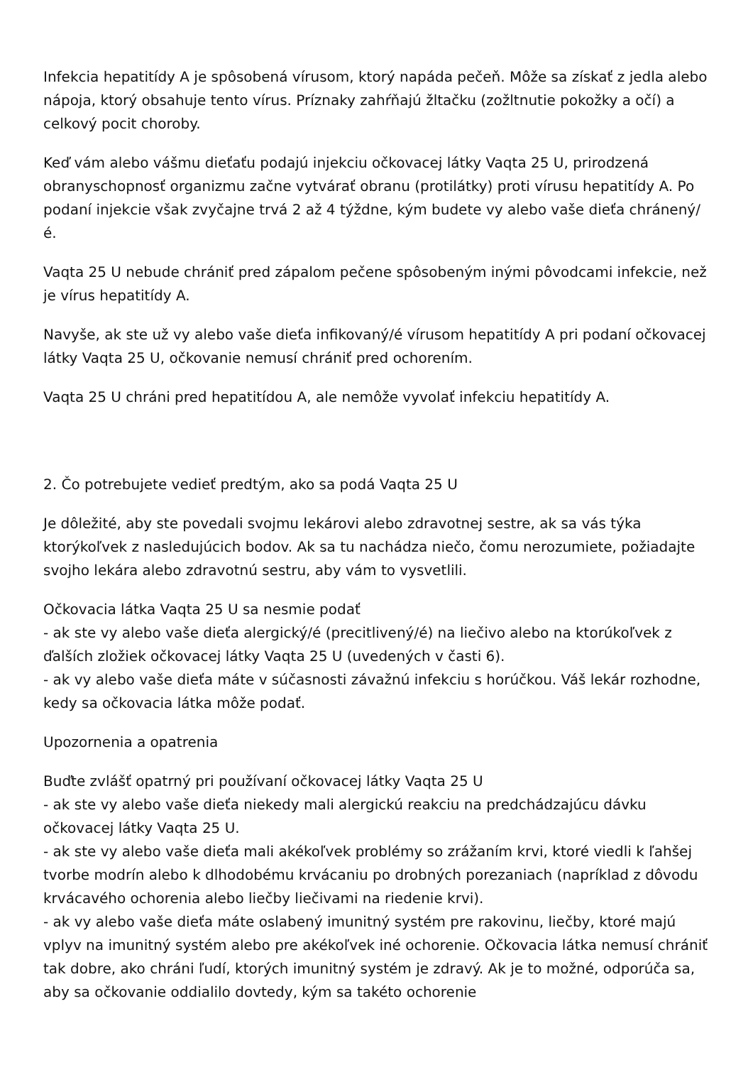Infekcia hepatitídy A je spôsobená vírusom, ktorý napáda pečeň. Môže sa získať z jedla alebo nápoja, ktorý obsahuje tento vírus. Príznaky zahŕňajú žltačku (zožltnutie pokožky a očí) a celkový pocit choroby.
Keď vám alebo vášmu dieťaťu podajú injekciu očkovacej látky Vaqta 25 U, prirodzená obranyschopnosť organizmu začne vytvárať obranu (protilátky) proti vírusu hepatitídy A. Po podaní injekcie však zvyčajne trvá 2 až 4 týždne, kým budete vy alebo vaše dieťa chránený/é.
Vaqta 25 U nebude chrániť pred zápalom pečene spôsobeným inými pôvodcami infekcie, než je vírus hepatitídy A.
Navyše, ak ste už vy alebo vaše dieťa infikovaný/é vírusom hepatitídy A pri podaní očkovacej látky Vaqta 25 U, očkovanie nemusí chrániť pred ochorením.
Vaqta 25 U chráni pred hepatitídou A, ale nemôže vyvolať infekciu hepatitídy A.
2. Čo potrebujete vedieť predtým, ako sa podá Vaqta 25 U
Je dôležité, aby ste povedali svojmu lekárovi alebo zdravotnej sestre, ak sa vás týka ktorýkoľvek z nasledujúcich bodov. Ak sa tu nachádza niečo, čomu nerozumiete, požiadajte svojho lekára alebo zdravotnú sestru, aby vám to vysvetlili.
Očkovacia látka Vaqta 25 U sa nesmie podať
- ak ste vy alebo vaše dieťa alergický/é (precitlivený/é) na liečivo alebo na ktorúkoľvek z ďalších zložiek očkovacej látky Vaqta 25 U (uvedených v časti 6).
- ak vy alebo vaše dieťa máte v súčasnosti závažnú infekciu s horúčkou. Váš lekár rozhodne, kedy sa očkovacia látka môže podať.
Upozornenia a opatrenia
Buďte zvlášť opatrný pri používaní očkovacej látky Vaqta 25 U
- ak ste vy alebo vaše dieťa niekedy mali alergickú reakciu na predchádzajúcu dávku očkovacej látky Vaqta 25 U.
- ak ste vy alebo vaše dieťa mali akékoľvek problémy so zrážaním krvi, ktoré viedli k ľahšej tvorbe modrín alebo k dlhodobému krvácaniu po drobných porezaniach (napríklad z dôvodu krvácavého ochorenia alebo liečby liečivami na riedenie krvi).
- ak vy alebo vaše dieťa máte oslabený imunitný systém pre rakovinu, liečby, ktoré majú vplyv na imunitný systém alebo pre akékoľvek iné ochorenie. Očkovacia látka nemusí chrániť tak dobre, ako chráni ľudí, ktorých imunitný systém je zdravý. Ak je to možné, odporúča sa, aby sa očkovanie oddialilo dovtedy, kým sa takéto ochorenie